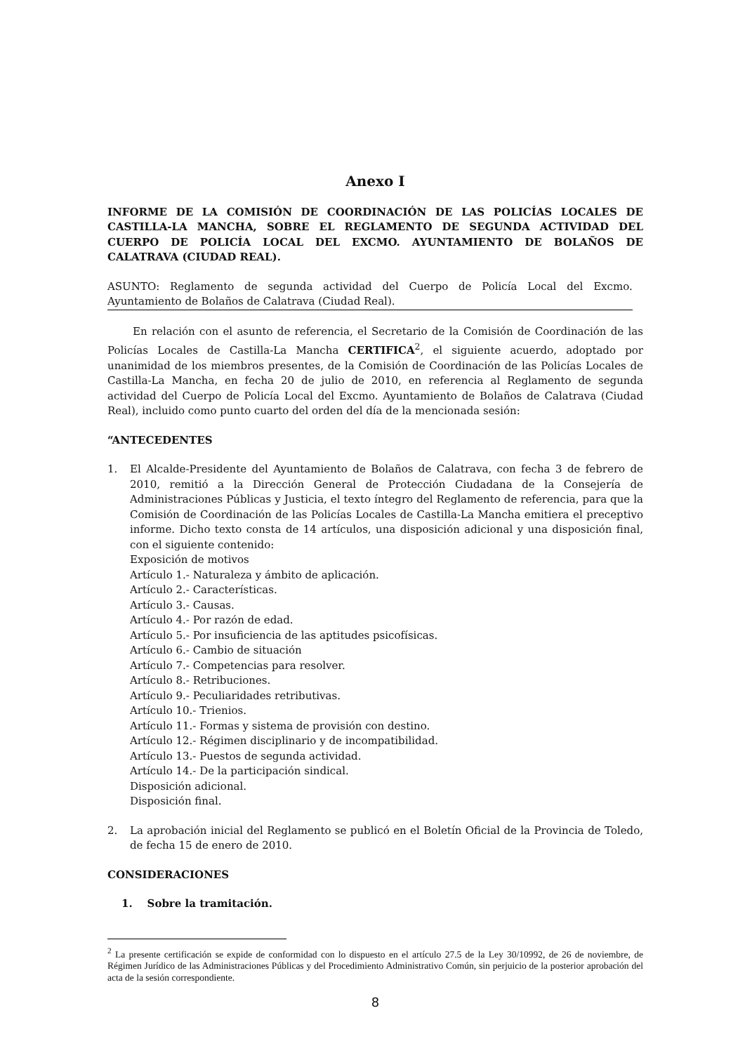Anexo I
INFORME DE LA COMISIÓN DE COORDINACIÓN DE LAS POLICÍAS LOCALES DE CASTILLA-LA MANCHA, SOBRE EL REGLAMENTO DE SEGUNDA ACTIVIDAD DEL CUERPO DE POLICÍA LOCAL DEL EXCMO. AYUNTAMIENTO DE BOLAÑOS DE CALATRAVA (CIUDAD REAL).
ASUNTO: Reglamento de segunda actividad del Cuerpo de Policía Local del Excmo. Ayuntamiento de Bolaños de Calatrava (Ciudad Real).
En relación con el asunto de referencia, el Secretario de la Comisión de Coordinación de las Policías Locales de Castilla-La Mancha CERTIFICA<sup>2</sup>, el siguiente acuerdo, adoptado por unanimidad de los miembros presentes, de la Comisión de Coordinación de las Policías Locales de Castilla-La Mancha, en fecha 20 de julio de 2010, en referencia al Reglamento de segunda actividad del Cuerpo de Policía Local del Excmo. Ayuntamiento de Bolaños de Calatrava (Ciudad Real), incluido como punto cuarto del orden del día de la mencionada sesión:
“ANTECEDENTES
1. El Alcalde-Presidente del Ayuntamiento de Bolaños de Calatrava, con fecha 3 de febrero de 2010, remitió a la Dirección General de Protección Ciudadana de la Consejería de Administraciones Públicas y Justicia, el texto íntegro del Reglamento de referencia, para que la Comisión de Coordinación de las Policías Locales de Castilla-La Mancha emitiera el preceptivo informe. Dicho texto consta de 14 artículos, una disposición adicional y una disposición final, con el siguiente contenido:
Exposición de motivos
Artículo 1.- Naturaleza y ámbito de aplicación.
Artículo 2.- Características.
Artículo 3.- Causas.
Artículo 4.- Por razón de edad.
Artículo 5.- Por insuficiencia de las aptitudes psicofísicas.
Artículo 6.- Cambio de situación
Artículo 7.- Competencias para resolver.
Artículo 8.- Retribuciones.
Artículo 9.- Peculiaridades retributivas.
Artículo 10.- Trienios.
Artículo 11.- Formas y sistema de provisión con destino.
Artículo 12.- Régimen disciplinario y de incompatibilidad.
Artículo 13.- Puestos de segunda actividad.
Artículo 14.- De la participación sindical.
Disposición adicional.
Disposición final.
2. La aprobación inicial del Reglamento se publicó en el Boletín Oficial de la Provincia de Toledo, de fecha 15 de enero de 2010.
CONSIDERACIONES
1. Sobre la tramitación.
<sup>2</sup> La presente certificación se expide de conformidad con lo dispuesto en el artículo 27.5 de la Ley 30/10992, de 26 de noviembre, de Régimen Jurídico de las Administraciones Públicas y del Procedimiento Administrativo Común, sin perjuicio de la posterior aprobación del acta de la sesión correspondiente.
8